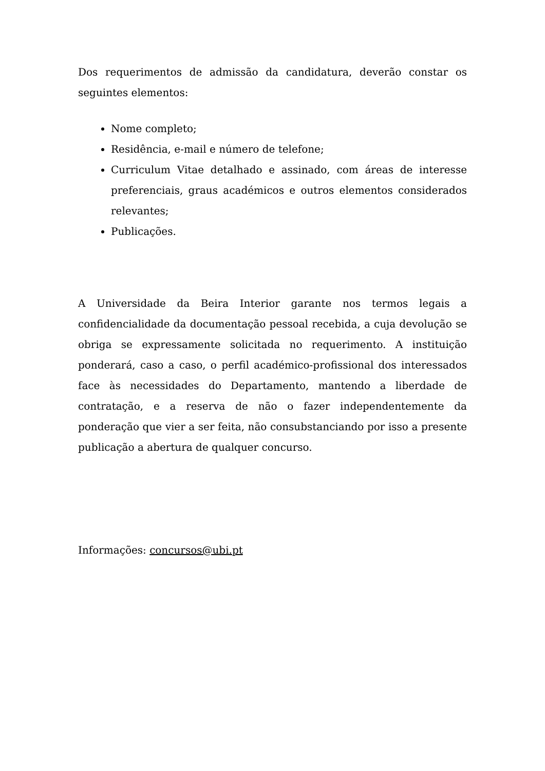Dos requerimentos de admissão da candidatura, deverão constar os seguintes elementos:
Nome completo;
Residência, e-mail e número de telefone;
Curriculum Vitae detalhado e assinado, com áreas de interesse preferenciais, graus académicos e outros elementos considerados relevantes;
Publicações.
A Universidade da Beira Interior garante nos termos legais a confidencialidade da documentação pessoal recebida, a cuja devolução se obriga se expressamente solicitada no requerimento. A instituição ponderará, caso a caso, o perfil académico-profissional dos interessados face às necessidades do Departamento, mantendo a liberdade de contratação, e a reserva de não o fazer independentemente da ponderação que vier a ser feita, não consubstanciando por isso a presente publicação a abertura de qualquer concurso.
Informações: concursos@ubi.pt